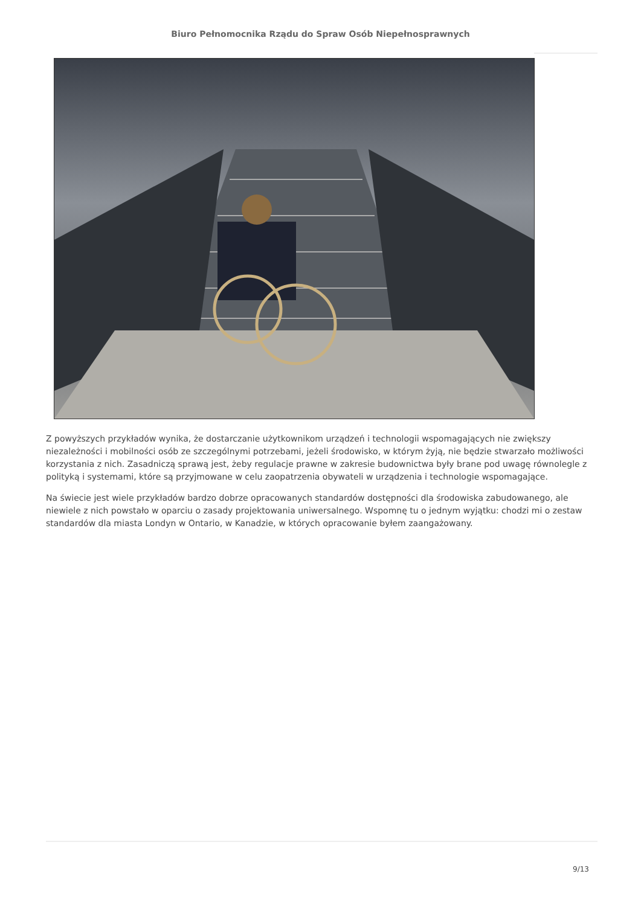Biuro Pełnomocnika Rządu do Spraw Osób Niepełnosprawnych
Z powyższych przykładów wynika, że dostarczanie użytkownikom urządzeń i technologii wspomagających nie zwiększy niezależności i mobilności osób ze szczególnymi potrzebami, jeżeli środowisko, w którym żyją, nie będzie stwarzało możliwości korzystania z nich. Zasadniczą sprawą jest, żeby regulacje prawne w zakresie budownictwa były brane pod uwagę równolegle z polityką i systemami, które są przyjmowane w celu zaopatrzenia obywateli w urządzenia i technologie wspomagające.
Na świecie jest wiele przykładów bardzo dobrze opracowanych standardów dostępności dla środowiska zabudowanego, ale niewiele z nich powstało w oparciu o zasady projektowania uniwersalnego. Wspomnę tu o jednym wyjątku: chodzi mi o zestaw standardów dla miasta Londyn w Ontario, w Kanadzie, w których opracowanie byłem zaangażowany.
9/13